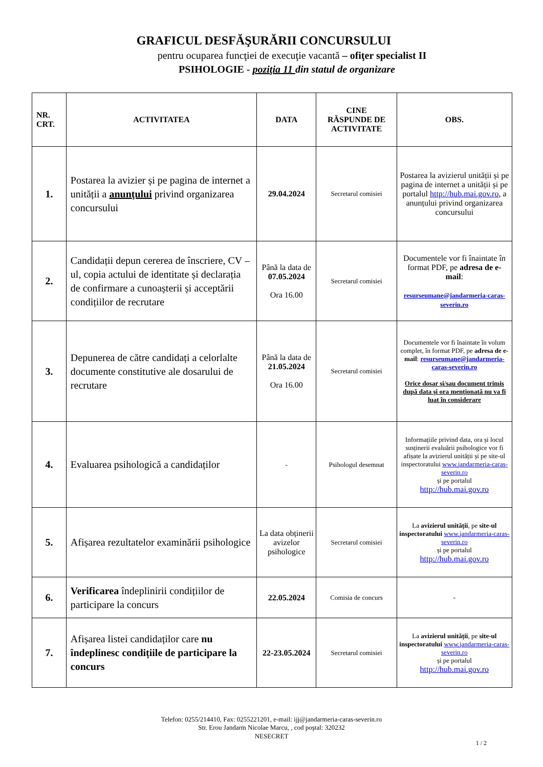GRAFICUL DESFĂŞURĂRII CONCURSULUI
pentru ocuparea funcţiei de execuţie vacantă – ofiţer specialist II
PSIHOLOGIE - poziţia 11 din statul de organizare
| NR. CRT. | ACTIVITATEA | DATA | CINE RĂSPUNDE DE ACTIVITATE | OBS. |
| --- | --- | --- | --- | --- |
| 1. | Postarea la avizier și pe pagina de internet a unității a anunţului privind organizarea concursului | 29.04.2024 | Secretarul comisiei | Postarea la avizierul unității și pe pagina de internet a unității și pe portalul http://hub.mai.gov.ro , a anunțului privind organizarea concursului |
| 2. | Candidații depun cererea de înscriere, CV – ul, copia actului de identitate și declarația de confirmare a cunoașterii și acceptării condițiilor de recrutare | Până la data de 07.05.2024 Ora 16.00 | Secretarul comisiei | Documentele vor fi înaintate în format PDF, pe adresa de e-mail : resurseumane@jandarmeria-caras-severin.ro |
| 3. | Depunerea de către candidați a celorlalte documente constitutive ale dosarului de recrutare | Până la data de 21.05.2024 Ora 16.00 | Secretarul comisiei | Documentele vor fi înaintate în volum complet, în format PDF, pe adresa de e-mail : resurseumane@jandarmeria-caras-severin.ro Orice dosar și/sau document trimis după data și ora menționată nu va fi luat în considerare |
| 4. | Evaluarea psihologică a candidaților | - | Psihologul desemnat | Informațiile privind data, ora și locul susținerii evaluării psihologice vor fi afișate la avizierul unității și pe site-ul inspectoratului www.jandarmeria-caras-severin.ro și pe portalul http://hub.mai.gov.ro |
| 5. | Afișarea rezultatelor examinării psihologice | La data obținerii avizelor psihologice | Secretarul comisiei | La avizierul unității , pe site-ul inspectoratului www.jandarmeria-caras-severin.ro și pe portalul http://hub.mai.gov.ro |
| 6. | Verificarea îndeplinirii condițiilor de participare la concurs | 22.05.2024 | Comisia de concurs | - |
| 7. | Afișarea listei candidaților care nu îndeplinesc condițiile de participare la concurs | 22-23.05.2024 | Secretarul comisiei | La avizierul unității , pe site-ul inspectoratului www.jandarmeria-caras-severin.ro și pe portalul http://hub.mai.gov.ro |
Telefon: 0255/214410, Fax: 0255221201, e-mail: ijj@jandarmeria-caras-severin.ro
Str. Erou Jandarm Nicolae Marcu, , cod poştal: 320232
NESECRET
1 / 2